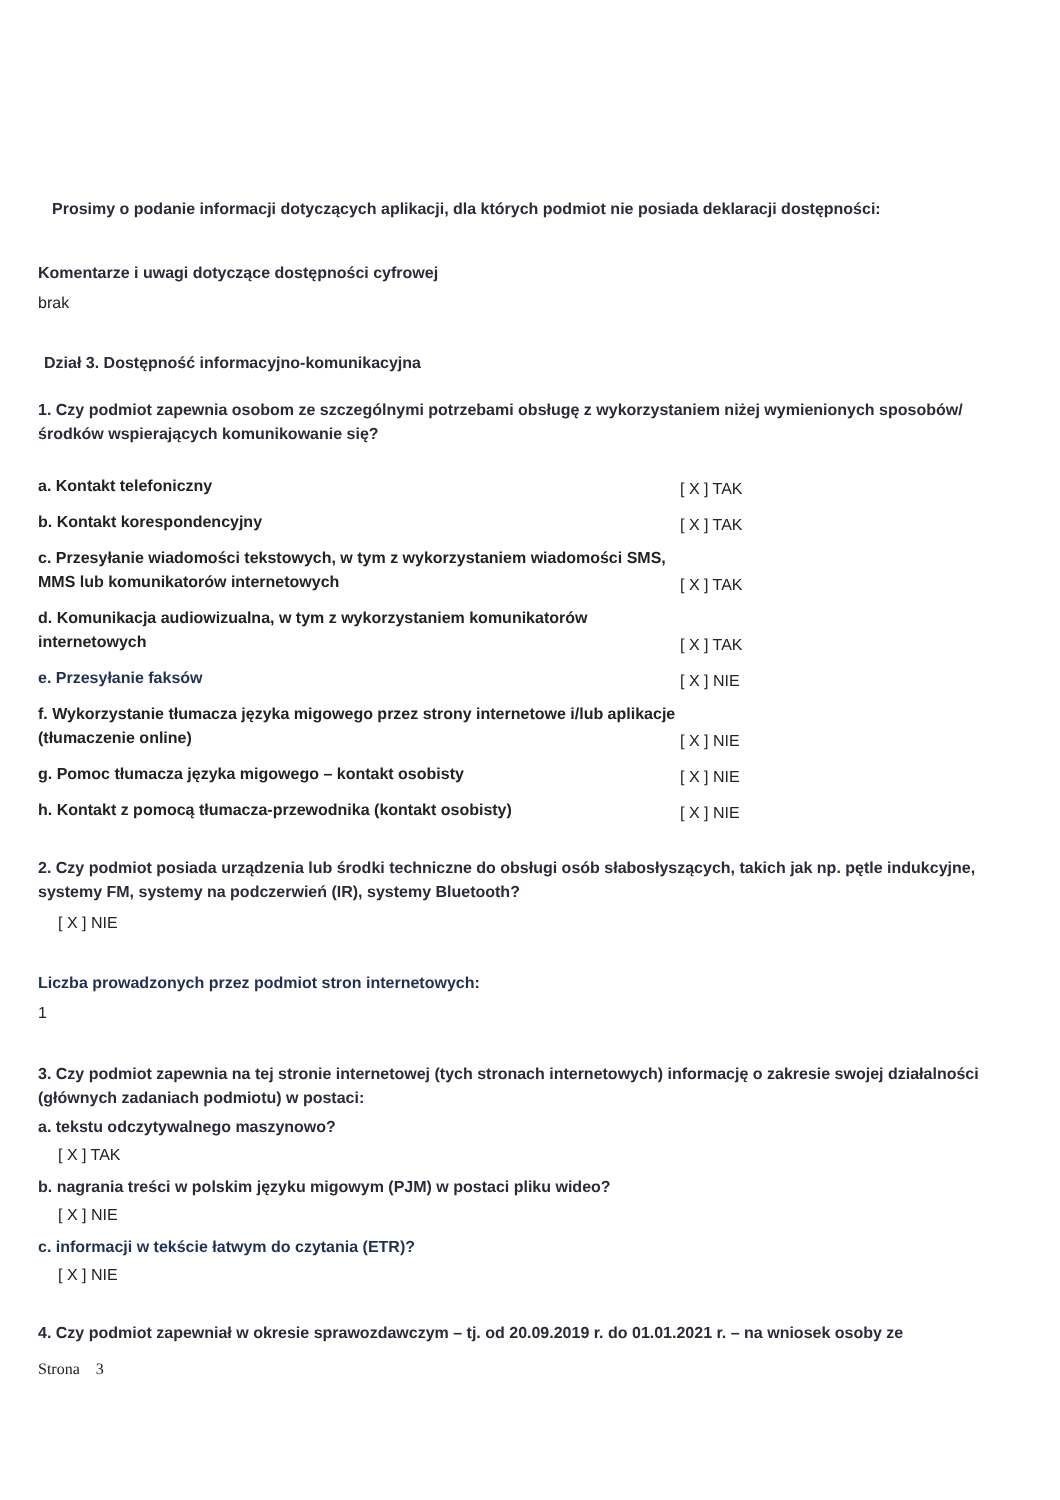Prosimy o podanie informacji dotyczących aplikacji, dla których podmiot nie posiada deklaracji dostępności:
Komentarze i uwagi dotyczące dostępności cyfrowej
brak
Dział 3. Dostępność informacyjno-komunikacyjna
1. Czy podmiot zapewnia osobom ze szczególnymi potrzebami obsługę z wykorzystaniem niżej wymienionych sposobów/środków wspierających komunikowanie się?
a. Kontakt telefoniczny
[ X ] TAK
b. Kontakt korespondencyjny
[ X ] TAK
c. Przesyłanie wiadomości tekstowych, w tym z wykorzystaniem wiadomości SMS, MMS lub komunikatorów internetowych
[ X ] TAK
d. Komunikacja audiowizualna, w tym z wykorzystaniem komunikatorów internetowych
[ X ] TAK
e. Przesyłanie faksów
[ X ] NIE
f. Wykorzystanie tłumacza języka migowego przez strony internetowe i/lub aplikacje (tłumaczenie online)
[ X ] NIE
g. Pomoc tłumacza języka migowego – kontakt osobisty
[ X ] NIE
h. Kontakt z pomocą tłumacza-przewodnika (kontakt osobisty)
[ X ] NIE
2. Czy podmiot posiada urządzenia lub środki techniczne do obsługi osób słabosłyszących, takich jak np. pętle indukcyjne, systemy FM, systemy na podczerwień (IR), systemy Bluetooth?
[ X ] NIE
Liczba prowadzonych przez podmiot stron internetowych:
1
3. Czy podmiot zapewnia na tej stronie internetowej (tych stronach internetowych) informację o zakresie swojej działalności (głównych zadaniach podmiotu) w postaci:
a. tekstu odczytywalnego maszynowo?
[ X ] TAK
b. nagrania treści w polskim języku migowym (PJM) w postaci pliku wideo?
[ X ] NIE
c. informacji w tekście łatwym do czytania (ETR)?
[ X ] NIE
4. Czy podmiot zapewniał w okresie sprawozdawczym – tj. od 20.09.2019 r. do 01.01.2021 r. – na wniosek osoby ze
Strona 3